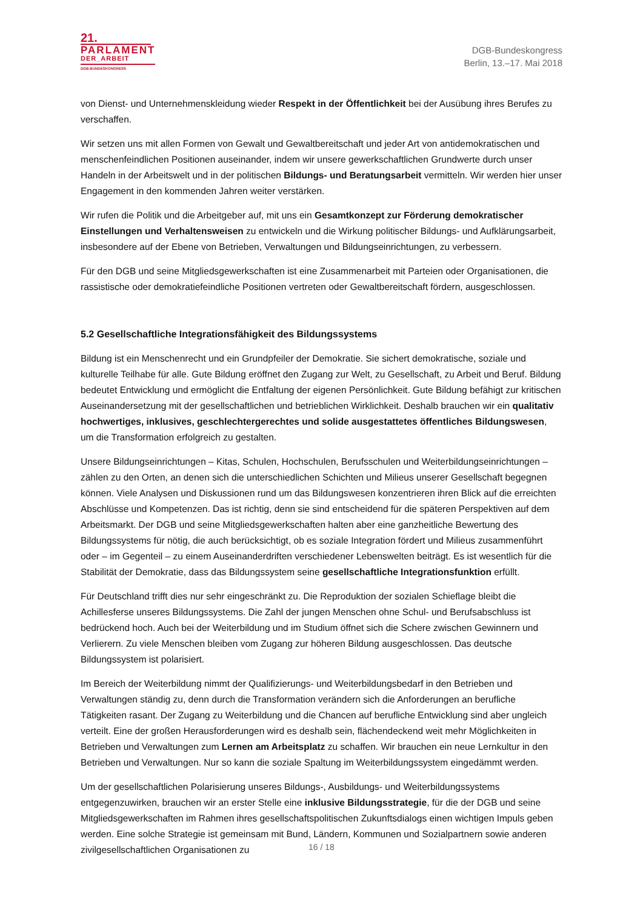21.
PARLAMENT
DER_ARBEIT
DGB-BUNDESKONGRESS
DGB-Bundeskongress
Berlin, 13.–17. Mai 2018
von Dienst- und Unternehmenskleidung wieder Respekt in der Öffentlichkeit bei der Ausübung ihres Berufes zu verschaffen.
Wir setzen uns mit allen Formen von Gewalt und Gewaltbereitschaft und jeder Art von antidemokratischen und menschenfeindlichen Positionen auseinander, indem wir unsere gewerkschaftlichen Grundwerte durch unser Handeln in der Arbeitswelt und in der politischen Bildungs- und Beratungsarbeit vermitteln. Wir werden hier unser Engagement in den kommenden Jahren weiter verstärken.
Wir rufen die Politik und die Arbeitgeber auf, mit uns ein Gesamtkonzept zur Förderung demokratischer Einstellungen und Verhaltensweisen zu entwickeln und die Wirkung politischer Bildungs- und Aufklärungsarbeit, insbesondere auf der Ebene von Betrieben, Verwaltungen und Bildungseinrichtungen, zu verbessern.
Für den DGB und seine Mitgliedsgewerkschaften ist eine Zusammenarbeit mit Parteien oder Organisationen, die rassistische oder demokratiefeindliche Positionen vertreten oder Gewaltbereitschaft fördern, ausgeschlossen.
5.2 Gesellschaftliche Integrationsfähigkeit des Bildungssystems
Bildung ist ein Menschenrecht und ein Grundpfeiler der Demokratie. Sie sichert demokratische, soziale und kulturelle Teilhabe für alle. Gute Bildung eröffnet den Zugang zur Welt, zu Gesellschaft, zu Arbeit und Beruf. Bildung bedeutet Entwicklung und ermöglicht die Entfaltung der eigenen Persönlichkeit. Gute Bildung befähigt zur kritischen Auseinandersetzung mit der gesellschaftlichen und betrieblichen Wirklichkeit. Deshalb brauchen wir ein qualitativ hochwertiges, inklusives, geschlechtergerechtes und solide ausgestattetes öffentliches Bildungswesen, um die Transformation erfolgreich zu gestalten.
Unsere Bildungseinrichtungen – Kitas, Schulen, Hochschulen, Berufsschulen und Weiterbildungseinrichtungen – zählen zu den Orten, an denen sich die unterschiedlichen Schichten und Milieus unserer Gesellschaft begegnen können. Viele Analysen und Diskussionen rund um das Bildungswesen konzentrieren ihren Blick auf die erreichten Abschlüsse und Kompetenzen. Das ist richtig, denn sie sind entscheidend für die späteren Perspektiven auf dem Arbeitsmarkt. Der DGB und seine Mitgliedsgewerkschaften halten aber eine ganzheitliche Bewertung des Bildungssystems für nötig, die auch berücksichtigt, ob es soziale Integration fördert und Milieus zusammenführt oder – im Gegenteil – zu einem Auseinanderdriften verschiedener Lebenswelten beiträgt. Es ist wesentlich für die Stabilität der Demokratie, dass das Bildungssystem seine gesellschaftliche Integrationsfunktion erfüllt.
Für Deutschland trifft dies nur sehr eingeschränkt zu. Die Reproduktion der sozialen Schieflage bleibt die Achillesferse unseres Bildungssystems. Die Zahl der jungen Menschen ohne Schul- und Berufsabschluss ist bedrückend hoch. Auch bei der Weiterbildung und im Studium öffnet sich die Schere zwischen Gewinnern und Verlierern. Zu viele Menschen bleiben vom Zugang zur höheren Bildung ausgeschlossen. Das deutsche Bildungssystem ist polarisiert.
Im Bereich der Weiterbildung nimmt der Qualifizierungs- und Weiterbildungsbedarf in den Betrieben und Verwaltungen ständig zu, denn durch die Transformation verändern sich die Anforderungen an berufliche Tätigkeiten rasant. Der Zugang zu Weiterbildung und die Chancen auf berufliche Entwicklung sind aber ungleich verteilt. Eine der großen Herausforderungen wird es deshalb sein, flächendeckend weit mehr Möglichkeiten in Betrieben und Verwaltungen zum Lernen am Arbeitsplatz zu schaffen. Wir brauchen ein neue Lernkultur in den Betrieben und Verwaltungen. Nur so kann die soziale Spaltung im Weiterbildungssystem eingedämmt werden.
Um der gesellschaftlichen Polarisierung unseres Bildungs-, Ausbildungs- und Weiterbildungssystems entgegenzuwirken, brauchen wir an erster Stelle eine inklusive Bildungsstrategie, für die der DGB und seine Mitgliedsgewerkschaften im Rahmen ihres gesellschaftspolitischen Zukunftsdialogs einen wichtigen Impuls geben werden. Eine solche Strategie ist gemeinsam mit Bund, Ländern, Kommunen und Sozialpartnern sowie anderen zivilgesellschaftlichen Organisationen zu
16 / 18